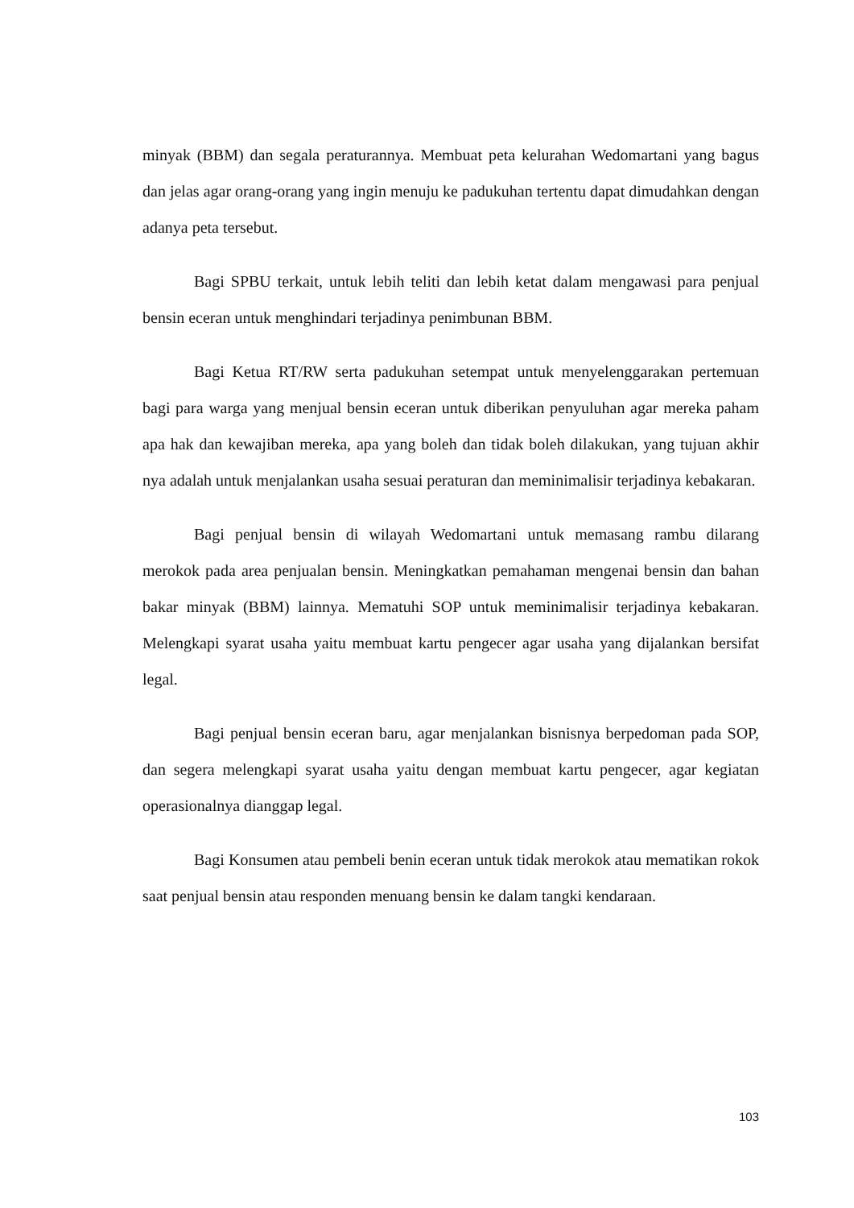minyak (BBM) dan segala peraturannya. Membuat peta kelurahan Wedomartani yang bagus dan jelas agar orang-orang yang ingin menuju ke padukuhan tertentu dapat dimudahkan dengan adanya peta tersebut.
Bagi SPBU terkait, untuk lebih teliti dan lebih ketat dalam mengawasi para penjual bensin eceran untuk menghindari terjadinya penimbunan BBM.
Bagi Ketua RT/RW serta padukuhan setempat untuk menyelenggarakan pertemuan bagi para warga yang menjual bensin eceran untuk diberikan penyuluhan agar mereka paham apa hak dan kewajiban mereka, apa yang boleh dan tidak boleh dilakukan, yang tujuan akhir nya adalah untuk menjalankan usaha sesuai peraturan dan meminimalisir terjadinya kebakaran.
Bagi penjual bensin di wilayah Wedomartani untuk memasang rambu dilarang merokok pada area penjualan bensin. Meningkatkan pemahaman mengenai bensin dan bahan bakar minyak (BBM) lainnya. Mematuhi SOP untuk meminimalisir terjadinya kebakaran. Melengkapi syarat usaha yaitu membuat kartu pengecer agar usaha yang dijalankan bersifat legal.
Bagi penjual bensin eceran baru, agar menjalankan bisnisnya berpedoman pada SOP, dan segera melengkapi syarat usaha yaitu dengan membuat kartu pengecer, agar kegiatan operasionalnya dianggap legal.
Bagi Konsumen atau pembeli benin eceran untuk tidak merokok atau mematikan rokok saat penjual bensin atau responden menuang bensin ke dalam tangki kendaraan.
103